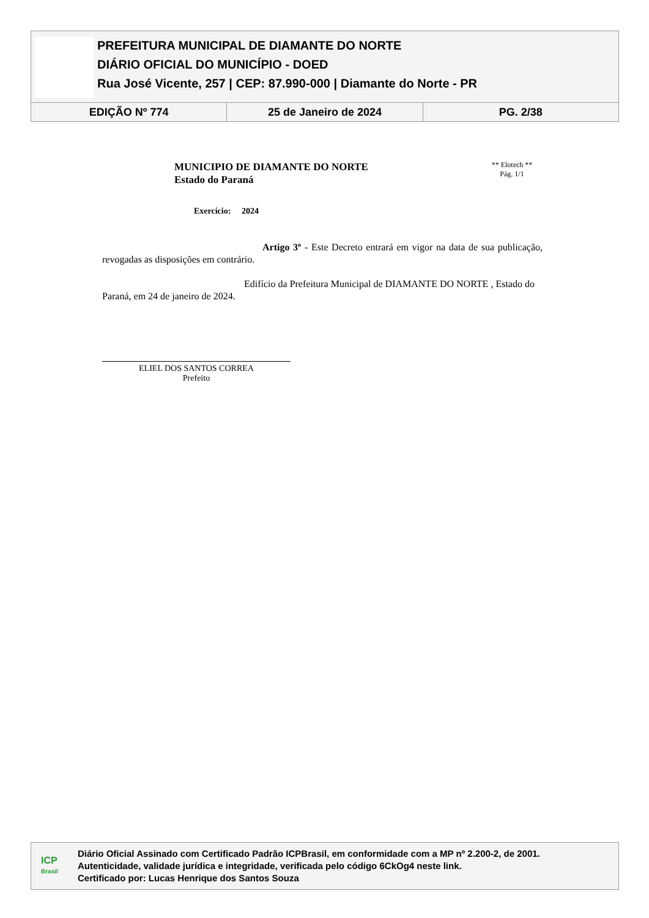PREFEITURA MUNICIPAL DE DIAMANTE DO NORTE
DIÁRIO OFICIAL DO MUNICÍPIO - DOED
Rua José Vicente, 257 | CEP: 87.990-000 | Diamante do Norte - PR
EDIÇÃO Nº 774 25 de Janeiro de 2024 PG. 2/38
MUNICIPIO DE DIAMANTE DO NORTE
Estado do Paraná
Exercício: 2024
** Elotech **
Pág. 1/1
Artigo 3º - Este Decreto entrará em vigor na data de sua publicação, revogadas as disposições em contrário.
Edifício da Prefeitura Municipal de DIAMANTE DO NORTE , Estado do Paraná, em 24 de janeiro de 2024.
ELIEL DOS SANTOS CORREA
Prefeito
ICP
Brasil
Diário Oficial Assinado com Certificado Padrão ICPBrasil, em conformidade com a MP nº 2.200-2, de 2001.
Autenticidade, validade jurídica e integridade, verificada pelo código 6CkOg4 neste link.
Certificado por: Lucas Henrique dos Santos Souza